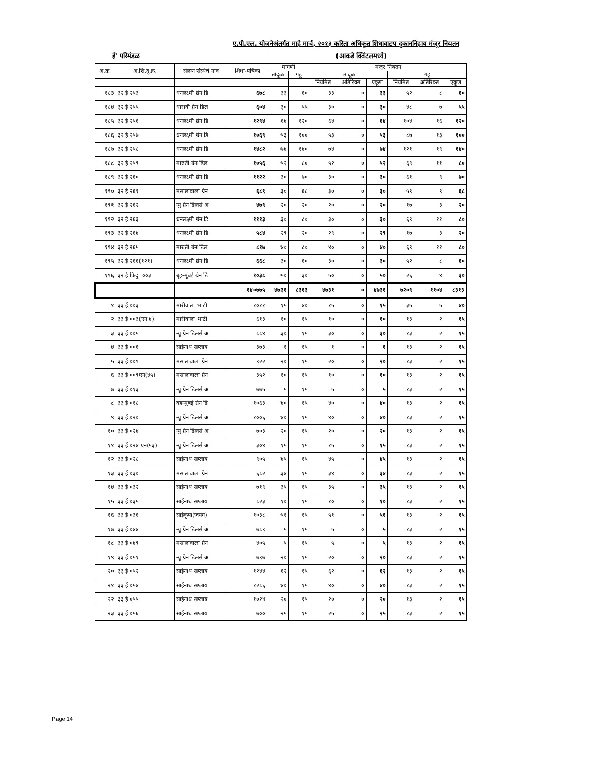ए.पी.एल. योजनेअंतर्गत माहे मार्च, २०१३ करिता अधिकृत शिधावाटप दुकाननिहाय मंजूर नियतन
ई' परिमंडळ (आकडे क्विंटलमध्ये)
| अ.क्र. | अ.शि.दु.क्र. | संलग्न संस्थेचे नाव | शिधा-पत्रिका | मागणी | | मंजूर नियतन | | | | | |
| --- | --- | --- | --- | --- | --- | --- | --- | --- | --- | --- | --- |
| | | | | तांदूळ | गहू | तांदूळ | | | गहू | | |
| | | | | | | नियमित | अतिरिक्त | एकूण | नियमित | अतिरिक्त | एकूण |
| १८३ | ३२ ई २५३ | धनलक्ष्मी ग्रेन डि | ६७८ | ३३ | ६० | ३३ | ० | ३३ | ५२ | ८ | ६० |
| १८४ | ३२ ई २५५ | धारावी ग्रेन डिल | ६०४ | ३० | ५५ | ३० | ० | ३० | ४८ | ७ | ५५ |
| १८५ | ३२ ई २५६ | धनलक्ष्मी ग्रेन डि | १२९४ | ६४ | १२० | ६४ | ० | ६४ | १०४ | १६ | १२० |
| १८६ | ३२ ई २५७ | धनलक्ष्मी ग्रेन डि | १०६९ | ५३ | १०० | ५३ | ० | ५३ | ८७ | १३ | १०० |
| १८७ | ३२ ई २५८ | धनलक्ष्मी ग्रेन डि | १४८२ | ७४ | १४० | ७४ | ० | ७४ | १२१ | १९ | १४० |
| १८८ | ३२ ई २५९ | मारुती ग्रेन डिल | १०५६ | ५२ | ८० | ५२ | ० | ५२ | ६९ | ११ | ८० |
| १८९ | ३२ ई २६० | धनलक्ष्मी ग्रेन डि | ११२२ | ३० | ७० | ३० | ० | ३० | ६१ | ९ | ७० |
| १९० | ३२ ई २६१ | मसालावाला ग्रेन | ६८९ | ३० | ६८ | ३० | ० | ३० | ५९ | ९ | ६८ |
| १९१ | ३२ ई २६२ | न्यु ग्रेन डिलर्स अ | ४७९ | २० | २० | २० | ० | २० | १७ | ३ | २० |
| १९२ | ३२ ई २६३ | धनलक्ष्मी ग्रेन डि | १११३ | ३० | ८० | ३० | ० | ३० | ६९ | ११ | ८० |
| १९३ | ३२ ई २६४ | धनलक्ष्मी ग्रेन डि | ५८४ | २९ | २० | २९ | ० | २९ | १७ | ३ | २० |
| १९४ | ३२ ई २६५ | मारुती ग्रेन डिल | ८१७ | ४० | ८० | ४० | ० | ४० | ६९ | ११ | ८० |
| १९५ | ३२ ई २६६(१२१) | धनलक्ष्मी ग्रेन डि | ६६८ | ३० | ६० | ३० | ० | ३० | ५२ | ८ | ६० |
| १९६ | ३२ ई फिदु. ००३ | बृहन्मुंबई ग्रेन डि | १०३८ | ५० | ३० | ५० | ० | ५० | २६ | ४ | ३० |
| | | | १४०७७५ | ४७३१ | ८३१३ | ४७३१ | ० | ४७३१ | ७२०९ | ११०४ | ८३१३ |
| १ | ३३ ई ००३ | मारीवाला भाटी | १०११ | १५ | ४० | १५ | ० | १५ | ३५ | ५ | ४० |
| २ | ३३ ई ००३(एन ४) | मारीवाला भाटी | ६१३ | १० | १५ | १० | ० | १० | १३ | २ | १५ |
| ३ | ३३ ई ००५ | न्यु ग्रेन डिलर्स अ | ८८४ | ३० | १५ | ३० | ० | ३० | १३ | २ | १५ |
| ४ | ३३ ई ००६ | साईनाथ सप्लाय | ३७३ | १ | १५ | १ | ० | १ | १३ | २ | १५ |
| ५ | ३३ ई ००९ | मसालावाला ग्रेन | ९२२ | २० | १५ | २० | ० | २० | १३ | २ | १५ |
| ६ | ३३ ई ००९एन(४५) | मसालावाला ग्रेन | ३५२ | १० | १५ | १० | ० | १० | १३ | २ | १५ |
| ७ | ३३ ई ०१३ | न्यु ग्रेन डिलर्स अ | ७७५ | ५ | १५ | ५ | ० | ५ | १३ | २ | १५ |
| ८ | ३३ ई ०१८ | बृहन्मुंबई ग्रेन डि | १०६३ | ४० | १५ | ४० | ० | ४० | १३ | २ | १५ |
| ९ | ३३ ई ०२० | न्यु ग्रेन डिलर्स अ | १००६ | ४० | १५ | ४० | ० | ४० | १३ | २ | १५ |
| १० | ३३ ई ०२४ | न्यु ग्रेन डिलर्स अ | ७०३ | २० | १५ | २० | ० | २० | १३ | २ | १५ |
| ११ | ३३ ई ०२४ एन(५३) | न्यु ग्रेन डिलर्स अ | ३०४ | १५ | १५ | १५ | ० | १५ | १३ | २ | १५ |
| १२ | ३३ ई ०२८ | साईनाथ सप्लाय | ९०५ | ४५ | १५ | ४५ | ० | ४५ | १३ | २ | १५ |
| १३ | ३३ ई ०३० | मसालावाला ग्रेन | ६८२ | ३४ | १५ | ३४ | ० | ३४ | १३ | २ | १५ |
| १४ | ३३ ई ०३२ | साईनाथ सप्लाय | ७१९ | ३५ | १५ | ३५ | ० | ३५ | १३ | २ | १५ |
| १५ | ३३ ई ०३५ | साईनाथ सप्लाय | ८२३ | १० | १५ | १० | ० | १० | १३ | २ | १५ |
| १६ | ३३ ई ०३६ | साईकृपा(जयग) | १०३८ | ५१ | १५ | ५१ | ० | ५१ | १३ | २ | १५ |
| १७ | ३३ ई ०४४ | न्यु ग्रेन डिलर्स अ | ७८९ | ५ | १५ | ५ | ० | ५ | १३ | २ | १५ |
| १८ | ३३ ई ०४९ | मसालावाला ग्रेन | ४०५ | ५ | १५ | ५ | ० | ५ | १३ | २ | १५ |
| १९ | ३३ ई ०५१ | न्यु ग्रेन डिलर्स अ | ७९७ | २० | १५ | २० | ० | २० | १३ | २ | १५ |
| २० | ३३ ई ०५२ | साईनाथ सप्लाय | १२४४ | ६२ | १५ | ६२ | ० | ६२ | १३ | २ | १५ |
| २१ | ३३ ई ०५४ | साईनाथ सप्लाय | १२८६ | ४० | १५ | ४० | ० | ४० | १३ | २ | १५ |
| २२ | ३३ ई ०५५ | साईनाथ सप्लाय | १०२४ | २० | १५ | २० | ० | २० | १३ | २ | १५ |
| २३ | ३३ ई ०५६ | साईनाथ सप्लाय | ७०० | २५ | १५ | २५ | ० | २५ | १३ | २ | १५ |
Page 14